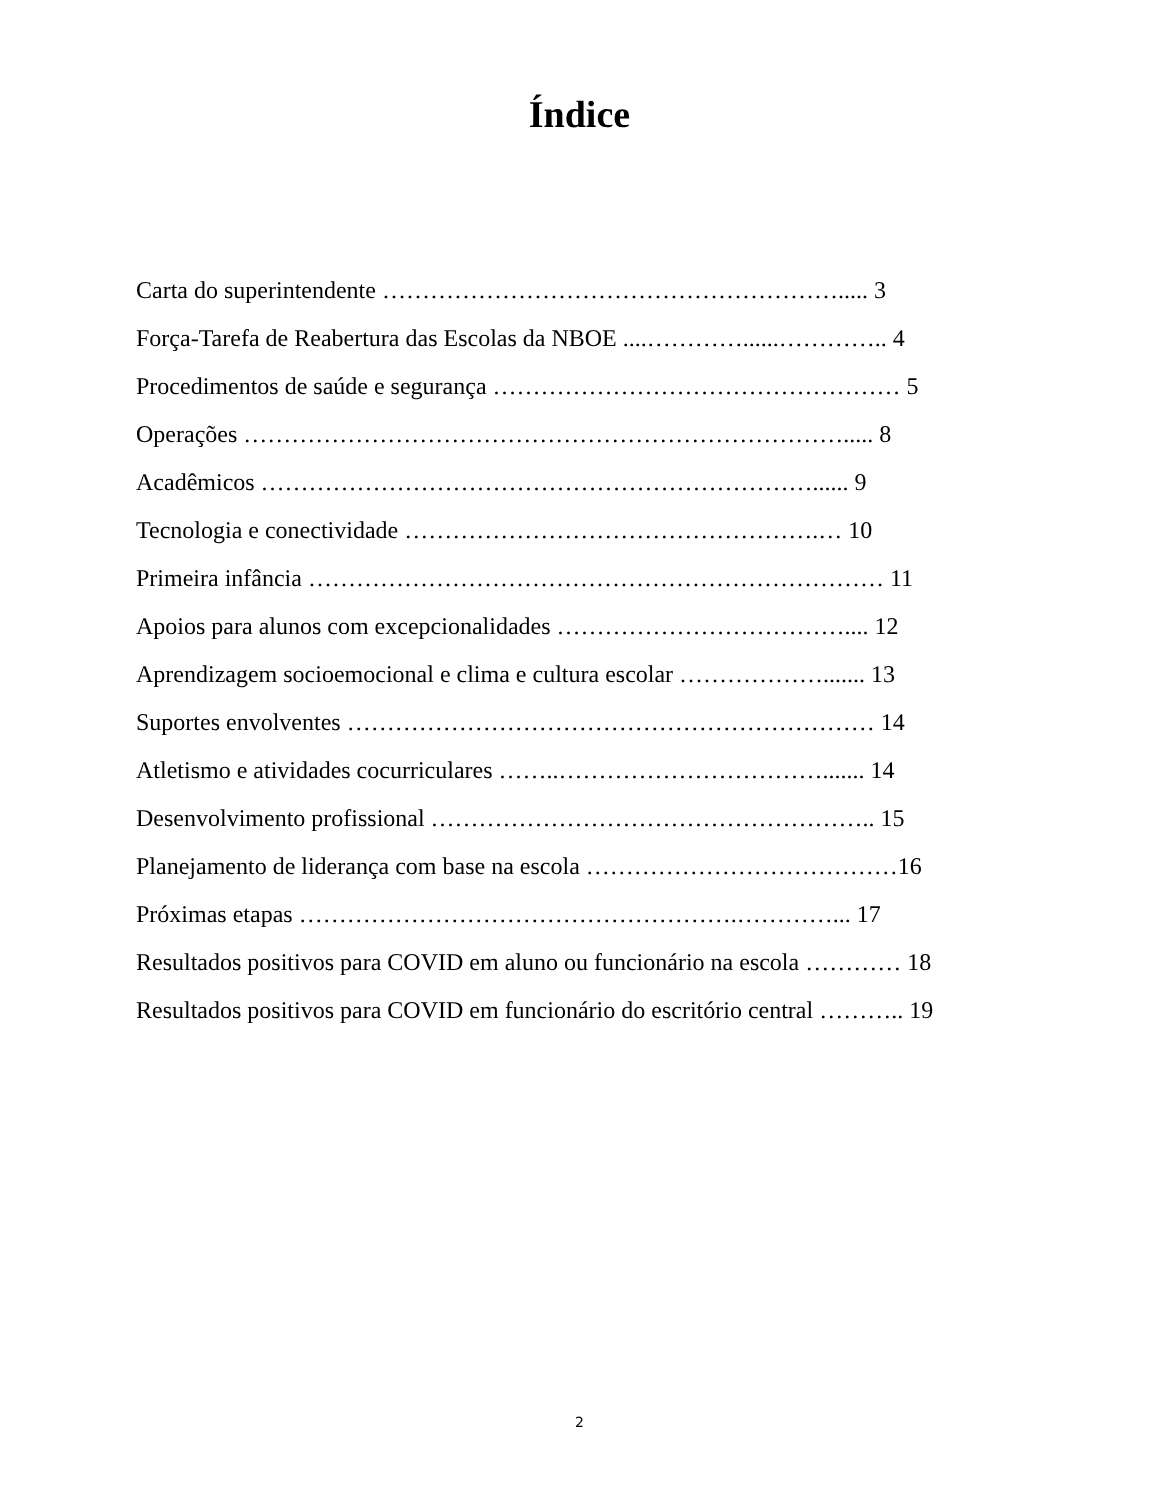Índice
Carta do superintendente …………………………………………………..... 3
Força-Tarefa de Reabertura das Escolas da NBOE ....…………......………….. 4
Procedimentos de saúde e segurança …………………………………………… 5
Operações …………………………………………………………………..... 8
Acadêmicos ……………………………………………………………...... 9
Tecnologia e conectividade …………………………………………….… 10
Primeira infância ……………………………………………………………… 11
Apoios para alunos com excepcionalidades ……………………………….... 12
Aprendizagem socioemocional e clima e cultura escolar ………………....... 13
Suportes envolventes ………………………………………………………… 14
Atletismo e atividades cocurriculares ……..……………………………....... 14
Desenvolvimento profissional ……………………………………………….. 15
Planejamento de liderança com base na escola …………………………………16
Próximas etapas ……………………………………………….…………... 17
Resultados positivos para COVID em aluno ou funcionário na escola ………… 18
Resultados positivos para COVID em funcionário do escritório central ……….. 19
2